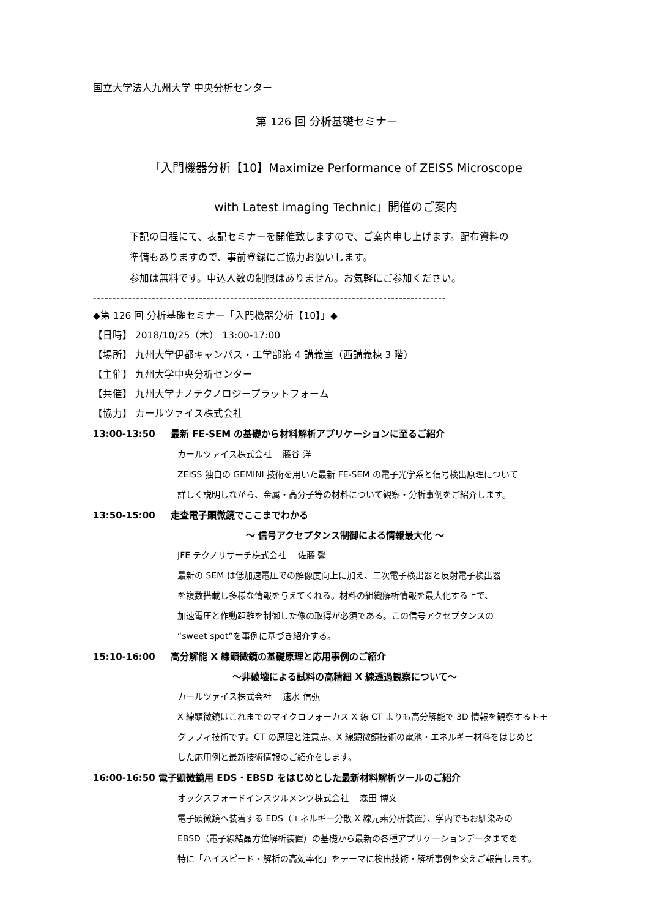国立大学法人九州大学 中央分析センター
第 126 回 分析基礎セミナー
「入門機器分析【10】Maximize Performance of ZEISS Microscope
with Latest imaging Technic」開催のご案内
下記の日程にて、表記セミナーを開催致しますので、ご案内申し上げます。配布資料の
準備もありますので、事前登録にご協力お願いします。
参加は無料です。申込人数の制限はありません。お気軽にご参加ください。
------------------------------------------------------------------------------------------
◆第 126 回 分析基礎セミナー「入門機器分析【10】」◆
【日時】 2018/10/25（木） 13:00-17:00
【場所】 九州大学伊都キャンパス・工学部第 4 講義室（西講義棟 3 階）
【主催】 九州大学中央分析センター
【共催】 九州大学ナノテクノロジープラットフォーム
【協力】 カールツァイス株式会社
13:00-13:50 最新 FE-SEM の基礎から材料解析アプリケーションに至るご紹介
カールツァイス株式会社　 藤谷 洋
ZEISS 独自の GEMINI 技術を用いた最新 FE-SEM の電子光学系と信号検出原理について
詳しく説明しながら、金属・高分子等の材料について観察・分析事例をご紹介します。
13:50-15:00 走査電子顕微鏡でここまでわかる
～ 信号アクセプタンス制御による情報最大化 ～
JFE テクノリサーチ株式会社　 佐藤 馨
最新の SEM は低加速電圧での解像度向上に加え、二次電子検出器と反射電子検出器
を複数搭載し多様な情報を与えてくれる。材料の組織解析情報を最大化する上で、
加速電圧と作動距離を制御した像の取得が必須である。この信号アクセプタンスの
“sweet spot”を事例に基づき紹介する。
15:10-16:00 高分解能 X 線顕微鏡の基礎原理と応用事例のご紹介
～非破壊による試料の高精細 X 線透過観察について～
カールツァイス株式会社　 速水 信弘
X 線顕微鏡はこれまでのマイクロフォーカス X 線 CT よりも高分解能で 3D 情報を観察するトモ
グラフィ技術です。CT の原理と注意点、X 線顕微鏡技術の電池・エネルギー材料をはじめと
した応用例と最新技術情報のご紹介をします。
16:00-16:50 電子顕微鏡用 EDS・EBSD をはじめとした最新材料解析ツールのご紹介
オックスフォードインスツルメンツ株式会社　 森田 博文
電子顕微鏡へ装着する EDS（エネルギー分散 X 線元素分析装置）、学内でもお馴染みの
EBSD（電子線結晶方位解析装置）の基礎から最新の各種アプリケーションデータまでを
特に「ハイスピード・解析の高効率化」をテーマに検出技術・解析事例を交えご報告します。